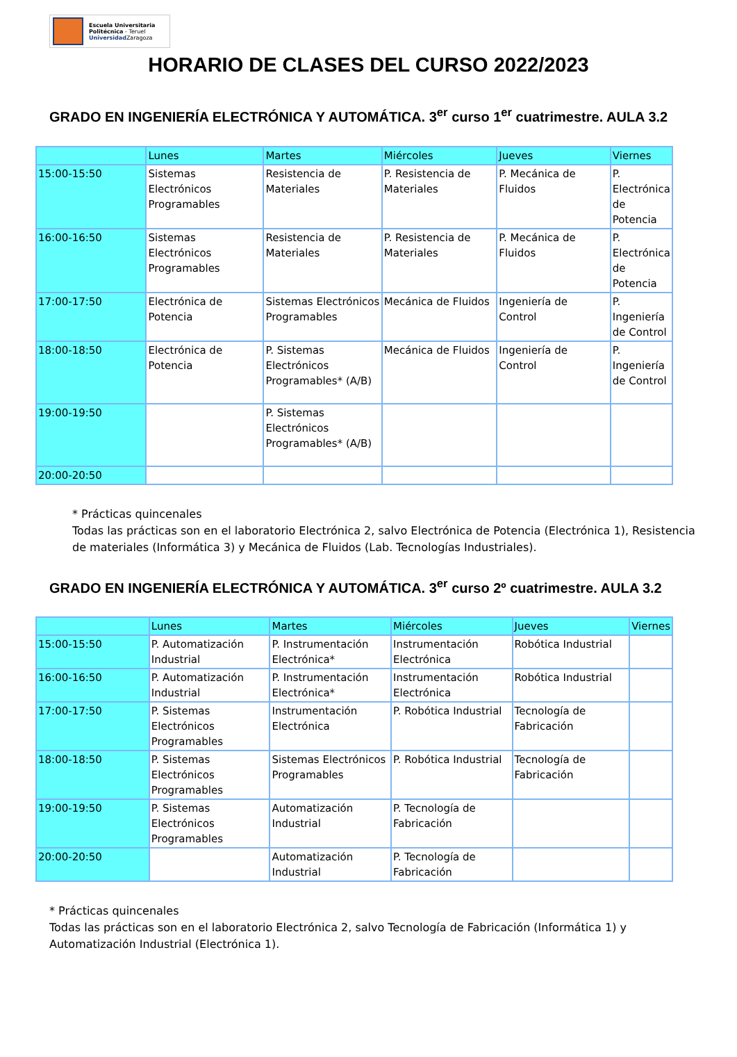Escuela Universitaria
Politécnica - Teruel
Universidad Zaragoza
HORARIO DE CLASES DEL CURSO 2022/2023
GRADO EN INGENIERÍA ELECTRÓNICA Y AUTOMÁTICA. 3<sup>er</sup> curso 1<sup>er</sup> cuatrimestre. AULA 3.2
| | Lunes | Martes | Miércoles | Jueves | Viernes |
| 15:00-15:50 | Sistemas Electrónicos Programables | Resistencia de Materiales | P. Resistencia de Materiales | P. Mecánica de Fluidos | P. Electrónica de Potencia |
| 16:00-16:50 | Sistemas Electrónicos Programables | Resistencia de Materiales | P. Resistencia de Materiales | P. Mecánica de Fluidos | P. Electrónica de Potencia |
| 17:00-17:50 | Electrónica de Potencia | Sistemas Electrónicos Programables | Mecánica de Fluidos | Ingeniería de Control | P. Ingeniería de Control |
| 18:00-18:50 | Electrónica de Potencia | P. Sistemas Electrónicos Programables* (A/B) | Mecánica de Fluidos | Ingeniería de Control | P. Ingeniería de Control |
| 19:00-19:50 | | P. Sistemas Electrónicos Programables* (A/B) | | | |
| 20:00-20:50 | | | | | |
* Prácticas quincenales
Todas las prácticas son en el laboratorio Electrónica 2, salvo Electrónica de Potencia (Electrónica 1), Resistencia de materiales (Informática 3) y Mecánica de Fluidos (Lab. Tecnologías Industriales).
GRADO EN INGENIERÍA ELECTRÓNICA Y AUTOMÁTICA. 3<sup>er</sup> curso 2º cuatrimestre. AULA 3.2
| | Lunes | Martes | Miércoles | Jueves | Viernes |
| 15:00-15:50 | P. Automatización Industrial | P. Instrumentación Electrónica* | Instrumentación Electrónica | Robótica Industrial | |
| 16:00-16:50 | P. Automatización Industrial | P. Instrumentación Electrónica* | Instrumentación Electrónica | Robótica Industrial | |
| 17:00-17:50 | P. Sistemas Electrónicos Programables | Instrumentación Electrónica | P. Robótica Industrial | Tecnología de Fabricación | |
| 18:00-18:50 | P. Sistemas Electrónicos Programables | Sistemas Electrónicos Programables | P. Robótica Industrial | Tecnología de Fabricación | |
| 19:00-19:50 | P. Sistemas Electrónicos Programables | Automatización Industrial | P. Tecnología de Fabricación | | |
| 20:00-20:50 | | Automatización Industrial | P. Tecnología de Fabricación | | |
* Prácticas quincenales
Todas las prácticas son en el laboratorio Electrónica 2, salvo Tecnología de Fabricación (Informática 1) y Automatización Industrial (Electrónica 1).